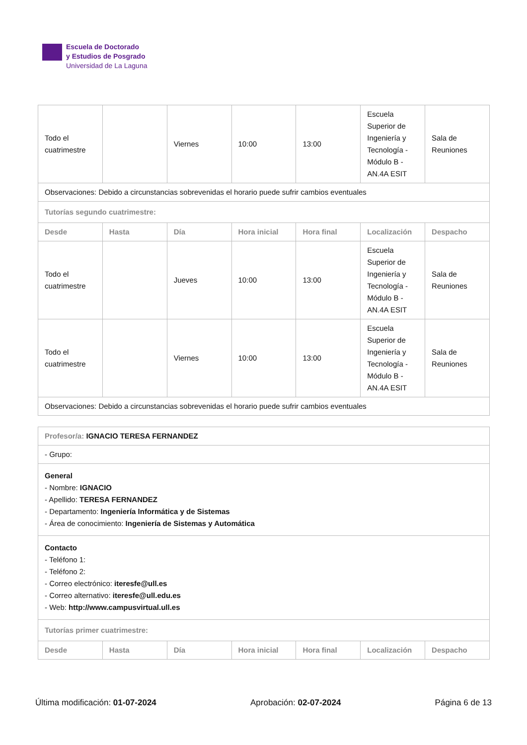Escuela de Doctorado
y Estudios de Posgrado
Universidad de La Laguna
| Todo el cuatrimestre | | Viernes | 10:00 | 13:00 | Escuela Superior de Ingeniería y Tecnología - Módulo B - AN.4A ESIT | Sala de Reuniones |
| Observaciones: Debido a circunstancias sobrevenidas el horario puede sufrir cambios eventuales | | | | | | |
| Tutorías segundo cuatrimestre: | | | | | | |
| Desde | Hasta | Día | Hora inicial | Hora final | Localización | Despacho |
| Todo el cuatrimestre | | Jueves | 10:00 | 13:00 | Escuela Superior de Ingeniería y Tecnología - Módulo B - AN.4A ESIT | Sala de Reuniones |
| Todo el cuatrimestre | | Viernes | 10:00 | 13:00 | Escuela Superior de Ingeniería y Tecnología - Módulo B - AN.4A ESIT | Sala de Reuniones |
| Observaciones: Debido a circunstancias sobrevenidas el horario puede sufrir cambios eventuales | | | | | | |
| Profesor/a: IGNACIO TERESA FERNANDEZ | | | | | | |
| - Grupo: | | | | | | |
| General - Nombre: IGNACIO - Apellido: TERESA FERNANDEZ - Departamento: Ingeniería Informática y de Sistemas - Área de conocimiento: Ingeniería de Sistemas y Automática | | | | | | |
| Contacto - Teléfono 1: - Teléfono 2: - Correo electrónico: iteresfe@ull.es - Correo alternativo: iteresfe@ull.edu.es - Web: http://www.campusvirtual.ull.es | | | | | | |
| Tutorías primer cuatrimestre: | | | | | | |
| Desde | Hasta | Día | Hora inicial | Hora final | Localización | Despacho |
Última modificación: 01-07-2024 Aprobación: 02-07-2024 Página 6 de 13